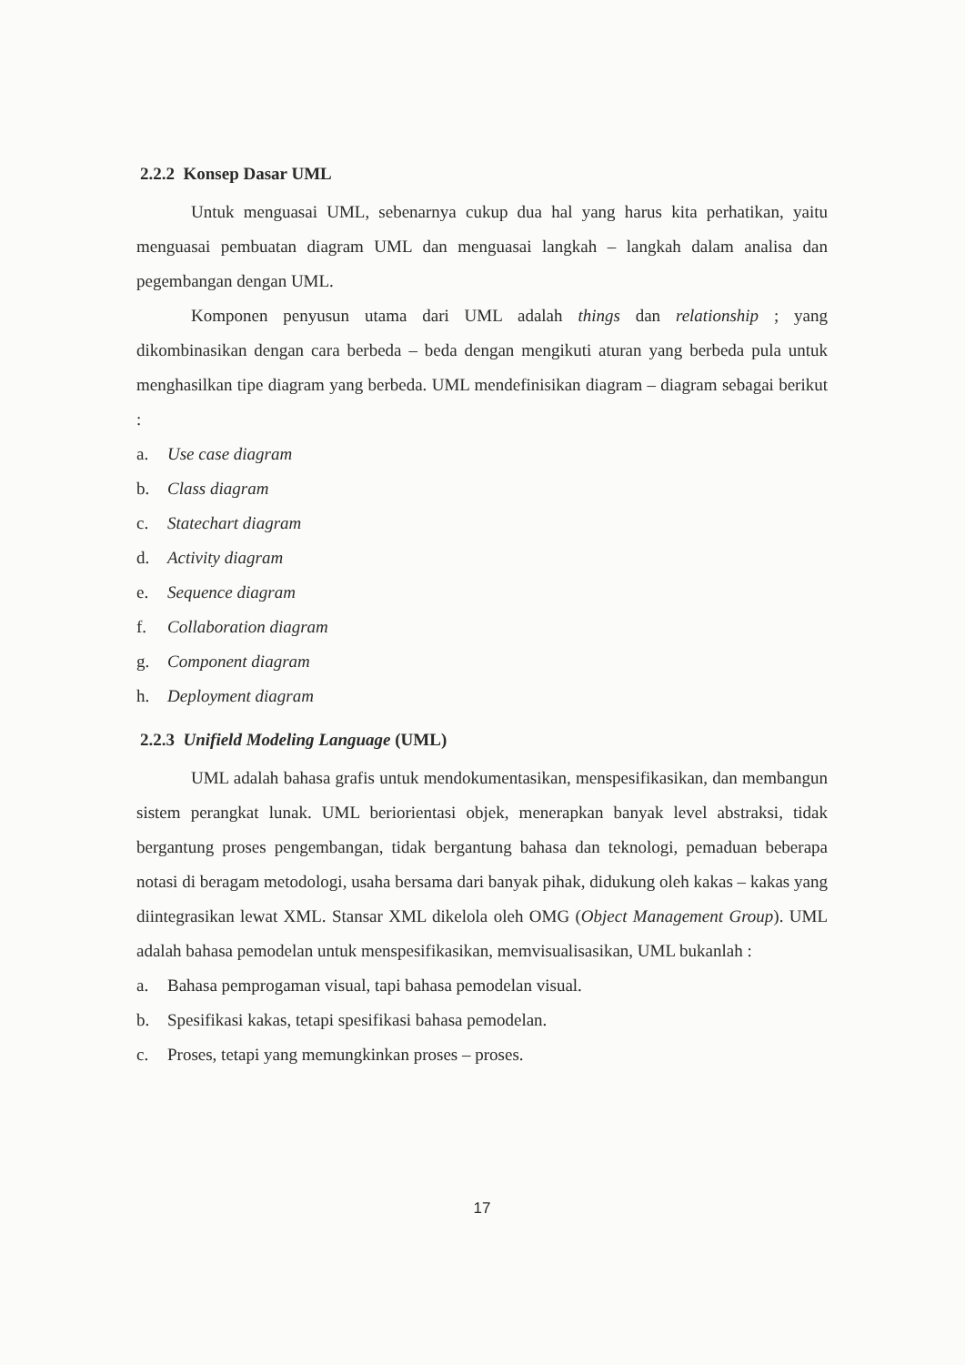2.2.2 Konsep Dasar UML
Untuk menguasai UML, sebenarnya cukup dua hal yang harus kita perhatikan, yaitu menguasai pembuatan diagram UML dan menguasai langkah – langkah dalam analisa dan pegembangan dengan UML.
Komponen penyusun utama dari UML adalah things dan relationship ; yang dikombinasikan dengan cara berbeda – beda dengan mengikuti aturan yang berbeda pula untuk menghasilkan tipe diagram yang berbeda. UML mendefinisikan diagram – diagram sebagai berikut :
a. Use case diagram
b. Class diagram
c. Statechart diagram
d. Activity diagram
e. Sequence diagram
f. Collaboration diagram
g. Component diagram
h. Deployment diagram
2.2.3 Unifield Modeling Language (UML)
UML adalah bahasa grafis untuk mendokumentasikan, menspesifikasikan, dan membangun sistem perangkat lunak. UML beriorientasi objek, menerapkan banyak level abstraksi, tidak bergantung proses pengembangan, tidak bergantung bahasa dan teknologi, pemaduan beberapa notasi di beragam metodologi, usaha bersama dari banyak pihak, didukung oleh kakas – kakas yang diintegrasikan lewat XML. Stansar XML dikelola oleh OMG (Object Management Group). UML adalah bahasa pemodelan untuk menspesifikasikan, memvisualisasikan, UML bukanlah :
a. Bahasa pemprogaman visual, tapi bahasa pemodelan visual.
b. Spesifikasi kakas, tetapi spesifikasi bahasa pemodelan.
c. Proses, tetapi yang memungkinkan proses – proses.
17